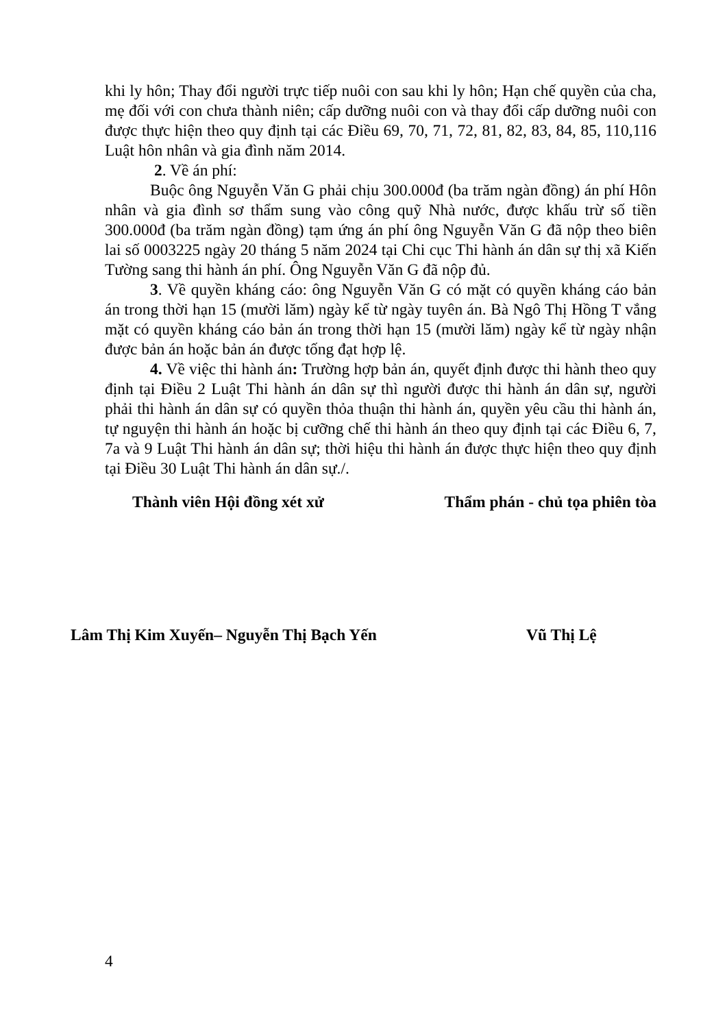khi ly hôn; Thay đổi người trực tiếp nuôi con sau khi ly hôn; Hạn chế quyền của cha, mẹ đối với con chưa thành niên; cấp dưỡng nuôi con và thay đổi cấp dưỡng nuôi con được thực hiện theo quy định tại các Điều 69, 70, 71, 72, 81, 82, 83, 84, 85, 110,116 Luật hôn nhân và gia đình năm 2014.
2. Về án phí:
Buộc ông Nguyễn Văn G phải chịu 300.000đ (ba trăm ngàn đồng) án phí Hôn nhân và gia đình sơ thẩm sung vào công quỹ Nhà nước, được khấu trừ số tiền 300.000đ (ba trăm ngàn đồng) tạm ứng án phí ông Nguyễn Văn G đã nộp theo biên lai số 0003225 ngày 20 tháng 5 năm 2024 tại Chi cục Thi hành án dân sự thị xã Kiến Tường sang thi hành án phí. Ông Nguyễn Văn G đã nộp đủ.
3. Về quyền kháng cáo: ông Nguyễn Văn G có mặt có quyền kháng cáo bản án trong thời hạn 15 (mười lăm) ngày kể từ ngày tuyên án. Bà Ngô Thị Hồng T vắng mặt có quyền kháng cáo bản án trong thời hạn 15 (mười lăm) ngày kể từ ngày nhận được bản án hoặc bản án được tống đạt hợp lệ.
4. Về việc thi hành án: Trường hợp bản án, quyết định được thi hành theo quy định tại Điều 2 Luật Thi hành án dân sự thì người được thi hành án dân sự, người phải thi hành án dân sự có quyền thỏa thuận thi hành án, quyền yêu cầu thi hành án, tự nguyện thi hành án hoặc bị cưỡng chế thi hành án theo quy định tại các Điều 6, 7, 7a và 9 Luật Thi hành án dân sự; thời hiệu thi hành án được thực hiện theo quy định tại Điều 30 Luật Thi hành án dân sự./.
Thành viên Hội đồng xét xử Thẩm phán - chủ tọa phiên tòa
Lâm Thị Kim Xuyến– Nguyễn Thị Bạch Yến Vũ Thị Lệ
4